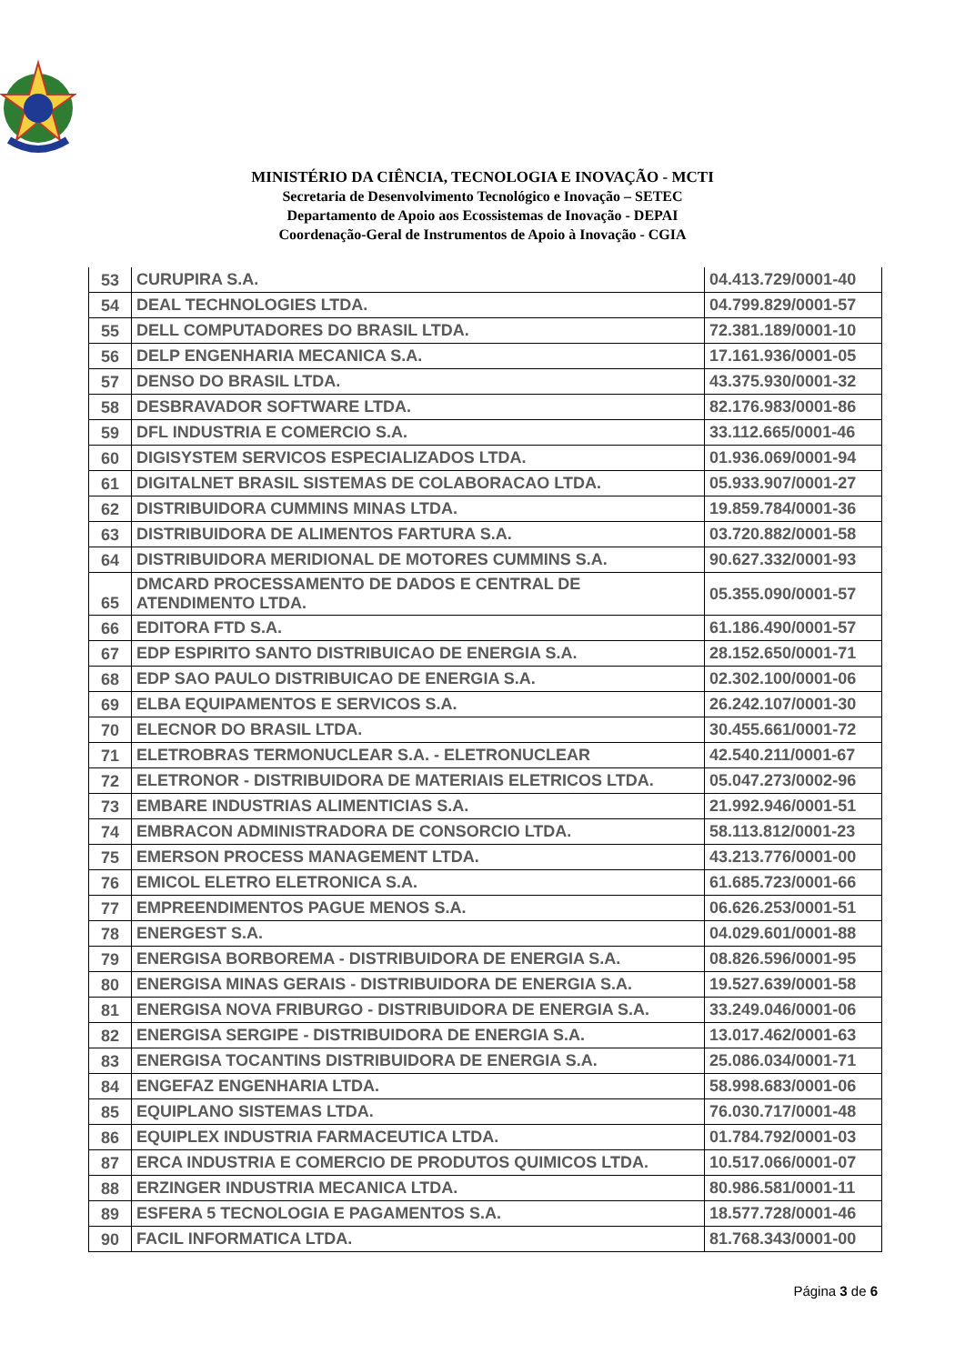MINISTÉRIO DA CIÊNCIA, TECNOLOGIA E INOVAÇÃO - MCTI
Secretaria de Desenvolvimento Tecnológico e Inovação – SETEC
Departamento de Apoio aos Ecossistemas de Inovação - DEPAI
Coordenação-Geral de Instrumentos de Apoio à Inovação - CGIA
| 53 | CURUPIRA S.A. | 04.413.729/0001-40 |
| 54 | DEAL TECHNOLOGIES LTDA. | 04.799.829/0001-57 |
| 55 | DELL COMPUTADORES DO BRASIL LTDA. | 72.381.189/0001-10 |
| 56 | DELP ENGENHARIA MECANICA S.A. | 17.161.936/0001-05 |
| 57 | DENSO DO BRASIL LTDA. | 43.375.930/0001-32 |
| 58 | DESBRAVADOR SOFTWARE LTDA. | 82.176.983/0001-86 |
| 59 | DFL INDUSTRIA E COMERCIO S.A. | 33.112.665/0001-46 |
| 60 | DIGISYSTEM SERVICOS ESPECIALIZADOS LTDA. | 01.936.069/0001-94 |
| 61 | DIGITALNET BRASIL SISTEMAS DE COLABORACAO LTDA. | 05.933.907/0001-27 |
| 62 | DISTRIBUIDORA CUMMINS MINAS LTDA. | 19.859.784/0001-36 |
| 63 | DISTRIBUIDORA DE ALIMENTOS FARTURA S.A. | 03.720.882/0001-58 |
| 64 | DISTRIBUIDORA MERIDIONAL DE MOTORES CUMMINS S.A. | 90.627.332/0001-93 |
| 65 | DMCARD PROCESSAMENTO DE DADOS E CENTRAL DE ATENDIMENTO LTDA. | 05.355.090/0001-57 |
| 66 | EDITORA FTD S.A. | 61.186.490/0001-57 |
| 67 | EDP ESPIRITO SANTO DISTRIBUICAO DE ENERGIA S.A. | 28.152.650/0001-71 |
| 68 | EDP SAO PAULO DISTRIBUICAO DE ENERGIA S.A. | 02.302.100/0001-06 |
| 69 | ELBA EQUIPAMENTOS E SERVICOS S.A. | 26.242.107/0001-30 |
| 70 | ELECNOR DO BRASIL LTDA. | 30.455.661/0001-72 |
| 71 | ELETROBRAS TERMONUCLEAR S.A. - ELETRONUCLEAR | 42.540.211/0001-67 |
| 72 | ELETRONOR - DISTRIBUIDORA DE MATERIAIS ELETRICOS LTDA. | 05.047.273/0002-96 |
| 73 | EMBARE INDUSTRIAS ALIMENTICIAS S.A. | 21.992.946/0001-51 |
| 74 | EMBRACON ADMINISTRADORA DE CONSORCIO LTDA. | 58.113.812/0001-23 |
| 75 | EMERSON PROCESS MANAGEMENT LTDA. | 43.213.776/0001-00 |
| 76 | EMICOL ELETRO ELETRONICA S.A. | 61.685.723/0001-66 |
| 77 | EMPREENDIMENTOS PAGUE MENOS S.A. | 06.626.253/0001-51 |
| 78 | ENERGEST S.A. | 04.029.601/0001-88 |
| 79 | ENERGISA BORBOREMA - DISTRIBUIDORA DE ENERGIA S.A. | 08.826.596/0001-95 |
| 80 | ENERGISA MINAS GERAIS - DISTRIBUIDORA DE ENERGIA S.A. | 19.527.639/0001-58 |
| 81 | ENERGISA NOVA FRIBURGO - DISTRIBUIDORA DE ENERGIA S.A. | 33.249.046/0001-06 |
| 82 | ENERGISA SERGIPE - DISTRIBUIDORA DE ENERGIA S.A. | 13.017.462/0001-63 |
| 83 | ENERGISA TOCANTINS DISTRIBUIDORA DE ENERGIA S.A. | 25.086.034/0001-71 |
| 84 | ENGEFAZ ENGENHARIA LTDA. | 58.998.683/0001-06 |
| 85 | EQUIPLANO SISTEMAS LTDA. | 76.030.717/0001-48 |
| 86 | EQUIPLEX INDUSTRIA FARMACEUTICA LTDA. | 01.784.792/0001-03 |
| 87 | ERCA INDUSTRIA E COMERCIO DE PRODUTOS QUIMICOS LTDA. | 10.517.066/0001-07 |
| 88 | ERZINGER INDUSTRIA MECANICA LTDA. | 80.986.581/0001-11 |
| 89 | ESFERA 5 TECNOLOGIA E PAGAMENTOS S.A. | 18.577.728/0001-46 |
| 90 | FACIL INFORMATICA LTDA. | 81.768.343/0001-00 |
Página 3 de 6